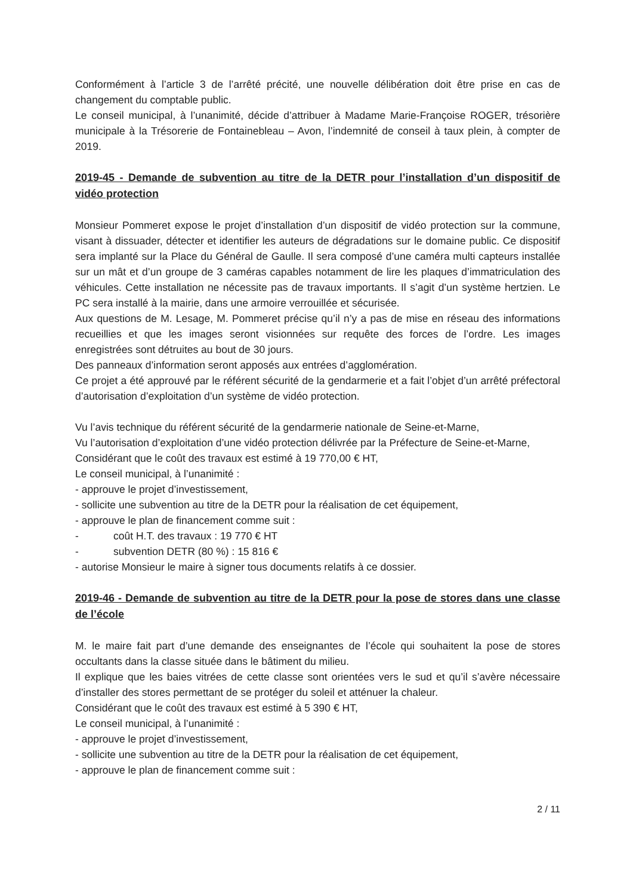Conformément à l’article 3 de l’arrêté précité, une nouvelle délibération doit être prise en cas de changement du comptable public.
Le conseil municipal, à l’unanimité, décide d’attribuer à Madame Marie-Françoise ROGER, trésorière municipale à la Trésorerie de Fontainebleau – Avon, l’indemnité de conseil à taux plein, à compter de 2019.
2019-45 - Demande de subvention au titre de la DETR pour l’installation d’un dispositif de vidéo protection
Monsieur Pommeret expose le projet d’installation d’un dispositif de vidéo protection sur la commune, visant à dissuader, détecter et identifier les auteurs de dégradations sur le domaine public. Ce dispositif sera implanté sur la Place du Général de Gaulle. Il sera composé d’une caméra multi capteurs installée sur un mât et d’un groupe de 3 caméras capables notamment de lire les plaques d’immatriculation des véhicules. Cette installation ne nécessite pas de travaux importants. Il s’agit d’un système hertzien. Le PC sera installé à la mairie, dans une armoire verrouillée et sécurisée.
Aux questions de M. Lesage, M. Pommeret précise qu’il n’y a pas de mise en réseau des informations recueillies et que les images seront visionnées sur requête des forces de l’ordre. Les images enregistrées sont détruites au bout de 30 jours.
Des panneaux d’information seront apposés aux entrées d’agglomération.
Ce projet a été approuvé par le référent sécurité de la gendarmerie et a fait l’objet d’un arrêté préfectoral d’autorisation d’exploitation d’un système de vidéo protection.
Vu l’avis technique du référent sécurité de la gendarmerie nationale de Seine-et-Marne,
Vu l’autorisation d’exploitation d’une vidéo protection délivrée par la Préfecture de Seine-et-Marne,
Considérant que le coût des travaux est estimé à 19 770,00 € HT,
Le conseil municipal, à l’unanimité :
- approuve le projet d’investissement,
- sollicite une subvention au titre de la DETR pour la réalisation de cet équipement,
- approuve le plan de financement comme suit :
- coût H.T. des travaux : 19 770 € HT
- subvention DETR (80 %) : 15 816 €
- autorise Monsieur le maire à signer tous documents relatifs à ce dossier.
2019-46 - Demande de subvention au titre de la DETR pour la pose de stores dans une classe de l’école
M. le maire fait part d’une demande des enseignantes de l’école qui souhaitent la pose de stores occultants dans la classe située dans le bâtiment du milieu.
Il explique que les baies vitrées de cette classe sont orientées vers le sud et qu’il s’avère nécessaire d’installer des stores permettant de se protéger du soleil et atténuer la chaleur.
Considérant que le coût des travaux est estimé à 5 390 € HT,
Le conseil municipal, à l’unanimité :
- approuve le projet d’investissement,
- sollicite une subvention au titre de la DETR pour la réalisation de cet équipement,
- approuve le plan de financement comme suit :
2 / 11